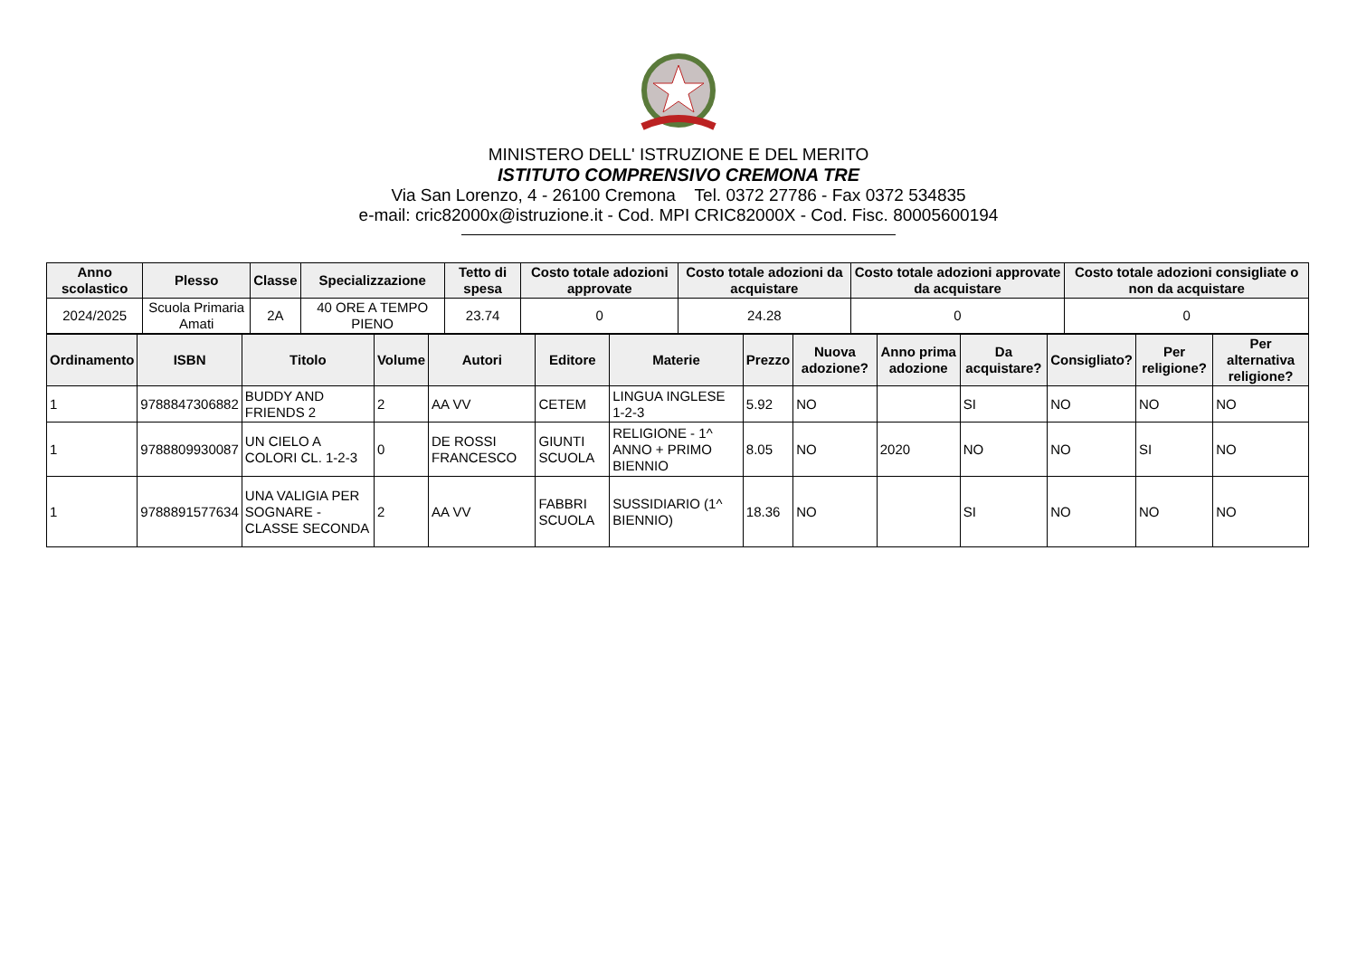MINISTERO DELL' ISTRUZIONE E DEL MERITO
ISTITUTO COMPRENSIVO CREMONA TRE
Via San Lorenzo, 4 - 26100 Cremona Tel. 0372 27786 - Fax 0372 534835
e-mail: cric82000x@istruzione.it - Cod. MPI CRIC82000X - Cod. Fisc. 80005600194
| Anno scolastico | Plesso | Classe | Specializzazione | Tetto di spesa | Costo totale adozioni approvate | Costo totale adozioni da acquistare | Costo totale adozioni approvate da acquistare | Costo totale adozioni consigliate o non da acquistare |
| --- | --- | --- | --- | --- | --- | --- | --- | --- |
| 2024/2025 | Scuola Primaria Amati | 2A | 40 ORE A TEMPO PIENO | 23.74 | 0 | 24.28 | 0 | 0 |
| Ordinamento | ISBN | Titolo | Volume | Autori | Editore | Materie | Prezzo | Nuova adozione? | Anno prima adozione | Da acquistare? | Consigliato? | Per religione? | Per alternativa religione? |
| --- | --- | --- | --- | --- | --- | --- | --- | --- | --- | --- | --- | --- | --- |
| 1 | 9788847306882 | BUDDY AND FRIENDS 2 | 2 | AA VV | CETEM | LINGUA INGLESE 1-2-3 | 5.92 | NO | | SI | NO | NO | NO |
| 1 | 9788809930087 | UN CIELO A COLORI CL. 1-2-3 | 0 | DE ROSSI FRANCESCO | GIUNTI SCUOLA | RELIGIONE - 1^ ANNO + PRIMO BIENNIO | 8.05 | NO | 2020 | NO | NO | SI | NO |
| 1 | 9788891577634 | UNA VALIGIA PER SOGNARE - CLASSE SECONDA | 2 | AA VV | FABBRI SCUOLA | SUSSIDIARIO (1^ BIENNIO) | 18.36 | NO | | SI | NO | NO | NO |